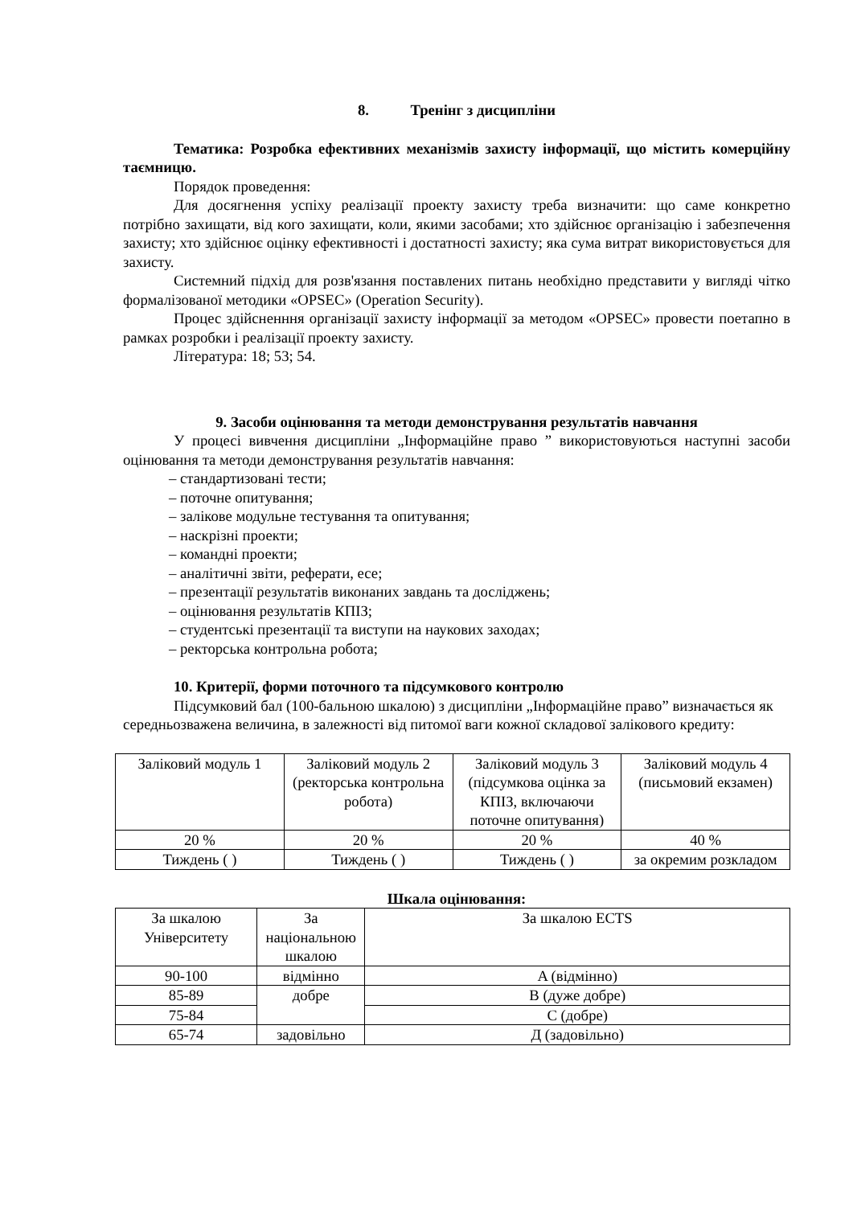8. Тренінг з дисципліни
Тематика: Розробка ефективних механізмів захисту інформації, що містить комерційну таємницю.
Порядок проведення:
Для досягнення успіху реалізації проекту захисту треба визначити: що саме конкретно потрібно захищати, від кого захищати, коли, якими засобами; хто здійснює організацію і забезпечення захисту; хто здійснює оцінку ефективності і достатності захисту; яка сума витрат використовується для захисту.
Системний підхід для розв'язання поставлених питань необхідно представити у вигляді чітко формалізованої методики «OPSEC» (Operation Security).
Процес здійсненння організації захисту інформації за методом «OPSEC» провести поетапно в рамках розробки і реалізації проекту захисту.
Література: 18; 53; 54.
9. Засоби оцінювання та методи демонстрування результатів навчання
У процесі вивчення дисципліни „Інформаційне право ” використовуються наступні засоби оцінювання та методи демонстрування результатів навчання:
– стандартизовані тести;
– поточне опитування;
– залікове модульне тестування та опитування;
– наскрізні проекти;
– командні проекти;
– аналітичні звіти, реферати, есе;
– презентації результатів виконаних завдань та досліджень;
– оцінювання результатів КПІЗ;
– студентські презентації та виступи на наукових заходах;
– ректорська контрольна робота;
10. Критерії, форми поточного та підсумкового контролю
Підсумковий бал (100-бальною шкалою) з дисципліни „Інформаційне право” визначається як середньозважена величина, в залежності від питомої ваги кожної складової залікового кредиту:
| Заліковий модуль 1 | Заліковий модуль 2 (ректорська контрольна робота) | Заліковий модуль 3 (підсумкова оцінка за КПІЗ, включаючи поточне опитування) | Заліковий модуль 4 (письмовий екзамен) |
| 20 % | 20 % | 20 % | 40 % |
| Тиждень ( ) | Тиждень ( ) | Тиждень ( ) | за окремим розкладом |
Шкала оцінювання:
| За шкалою Університету | За національною шкалою | За шкалою ECTS |
| 90-100 | відмінно | A (відмінно) |
| 85-89 | добре | B (дуже добре) |
| 75-84 | | C (добре) |
| 65-74 | задовільно | Д (задовільно) |